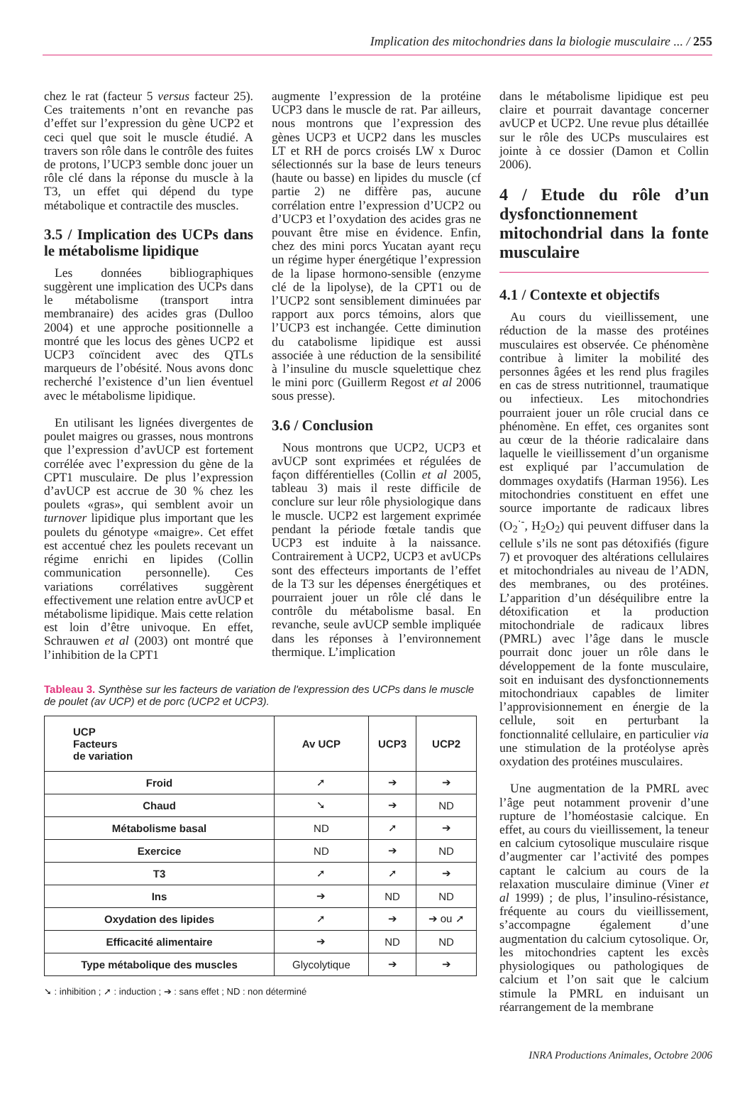Implication des mitochondries dans la biologie musculaire ... / 255
chez le rat (facteur 5 versus facteur 25). Ces traitements n’ont en revanche pas d’effet sur l’expression du gène UCP2 et ceci quel que soit le muscle étudié. A travers son rôle dans le contrôle des fuites de protons, l’UCP3 semble donc jouer un rôle clé dans la réponse du muscle à la T3, un effet qui dépend du type métabolique et contractile des muscles.
3.5 / Implication des UCPs dans le métabolisme lipidique
Les données bibliographiques suggèrent une implication des UCPs dans le métabolisme (transport intra membranaire) des acides gras (Dulloo 2004) et une approche positionnelle a montré que les locus des gènes UCP2 et UCP3 coïncident avec des QTLs marqueurs de l’obésité. Nous avons donc recherché l’existence d’un lien éventuel avec le métabolisme lipidique.
En utilisant les lignées divergentes de poulet maigres ou grasses, nous montrons que l’expression d’avUCP est fortement corrélée avec l’expression du gène de la CPT1 musculaire. De plus l’expression d’avUCP est accrue de 30 % chez les poulets «gras», qui semblent avoir un turnover lipidique plus important que les poulets du génotype «maigre». Cet effet est accentué chez les poulets recevant un régime enrichi en lipides (Collin communication personnelle). Ces variations corrélatives suggèrent effectivement une relation entre avUCP et métabolisme lipidique. Mais cette relation est loin d’être univoque. En effet, Schrauwen et al (2003) ont montré que l’inhibition de la CPT1
augmente l’expression de la protéine UCP3 dans le muscle de rat. Par ailleurs, nous montrons que l’expression des gènes UCP3 et UCP2 dans les muscles LT et RH de porcs croisés LW x Duroc sélectionnés sur la base de leurs teneurs (haute ou basse) en lipides du muscle (cf partie 2) ne diffère pas, aucune corrélation entre l’expression d’UCP2 ou d’UCP3 et l’oxydation des acides gras ne pouvant être mise en évidence. Enfin, chez des mini porcs Yucatan ayant reçu un régime hyper énergétique l’expression de la lipase hormono-sensible (enzyme clé de la lipolyse), de la CPT1 ou de l’UCP2 sont sensiblement diminuées par rapport aux porcs témoins, alors que l’UCP3 est inchangée. Cette diminution du catabolisme lipidique est aussi associée à une réduction de la sensibilité à l’insuline du muscle squelettique chez le mini porc (Guillerm Regost et al 2006 sous presse).
3.6 / Conclusion
Nous montrons que UCP2, UCP3 et avUCP sont exprimées et régulées de façon différentielles (Collin et al 2005, tableau 3) mais il reste difficile de conclure sur leur rôle physiologique dans le muscle. UCP2 est largement exprimée pendant la période fœtale tandis que UCP3 est induite à la naissance. Contrairement à UCP2, UCP3 et avUCPs sont des effecteurs importants de l’effet de la T3 sur les dépenses énergétiques et pourraient jouer un rôle clé dans le contrôle du métabolisme basal. En revanche, seule avUCP semble impliquée dans les réponses à l’environnement thermique. L’implication
Tableau 3. Synthèse sur les facteurs de variation de l'expression des UCPs dans le muscle de poulet (av UCP) et de porc (UCP2 et UCP3).
| UCP Facteurs de variation | Av UCP | UCP3 | UCP2 |
| --- | --- | --- | --- |
| Froid | ➚ | ➔ | ➔ |
| Chaud | ➘ | ➔ | ND |
| Métabolisme basal | ND | ➚ | ➔ |
| Exercice | ND | ➔ | ND |
| T3 | ➚ | ➚ | ➔ |
| Ins | ➔ | ND | ND |
| Oxydation des lipides | ➚ | ➔ | ➔ ou ➚ |
| Efficacité alimentaire | ➔ | ND | ND |
| Type métabolique des muscles | Glycolytique | ➔ | ➔ |
➘ : inhibition ; ➚ : induction ; ➔ : sans effet ; ND : non déterminé
dans le métabolisme lipidique est peu claire et pourrait davantage concerner avUCP et UCP2. Une revue plus détaillée sur le rôle des UCPs musculaires est jointe à ce dossier (Damon et Collin 2006).
4 / Etude du rôle d’un dysfonctionnement mitochondrial dans la fonte musculaire
4.1 / Contexte et objectifs
Au cours du vieillissement, une réduction de la masse des protéines musculaires est observée. Ce phénomène contribue à limiter la mobilité des personnes âgées et les rend plus fragiles en cas de stress nutritionnel, traumatique ou infectieux. Les mitochondries pourraient jouer un rôle crucial dans ce phénomène. En effet, ces organites sont au cœur de la théorie radicalaire dans laquelle le vieillissement d’un organisme est expliqué par l’accumulation de dommages oxydatifs (Harman 1956). Les mitochondries constituent en effet une source importante de radicaux libres (O<sub>2</sub><sup>·-</sup>, H<sub>2</sub>O<sub>2</sub>) qui peuvent diffuser dans la cellule s’ils ne sont pas détoxifiés (figure 7) et provoquer des altérations cellulaires et mitochondriales au niveau de l’ADN, des membranes, ou des protéines. L’apparition d’un déséquilibre entre la détoxification et la production mitochondriale de radicaux libres (PMRL) avec l’âge dans le muscle pourrait donc jouer un rôle dans le développement de la fonte musculaire, soit en induisant des dysfonctionnements mitochondriaux capables de limiter l’approvisionnement en énergie de la cellule, soit en perturbant la fonctionnalité cellulaire, en particulier via une stimulation de la protéolyse après oxydation des protéines musculaires.
Une augmentation de la PMRL avec l’âge peut notamment provenir d’une rupture de l’homéostasie calcique. En effet, au cours du vieillissement, la teneur en calcium cytosolique musculaire risque d’augmenter car l’activité des pompes captant le calcium au cours de la relaxation musculaire diminue (Viner et al 1999) ; de plus, l’insulino-résistance, fréquente au cours du vieillissement, s’accompagne également d’une augmentation du calcium cytosolique. Or, les mitochondries captent les excès physiologiques ou pathologiques de calcium et l’on sait que le calcium stimule la PMRL en induisant un réarrangement de la membrane
INRA Productions Animales, Octobre 2006